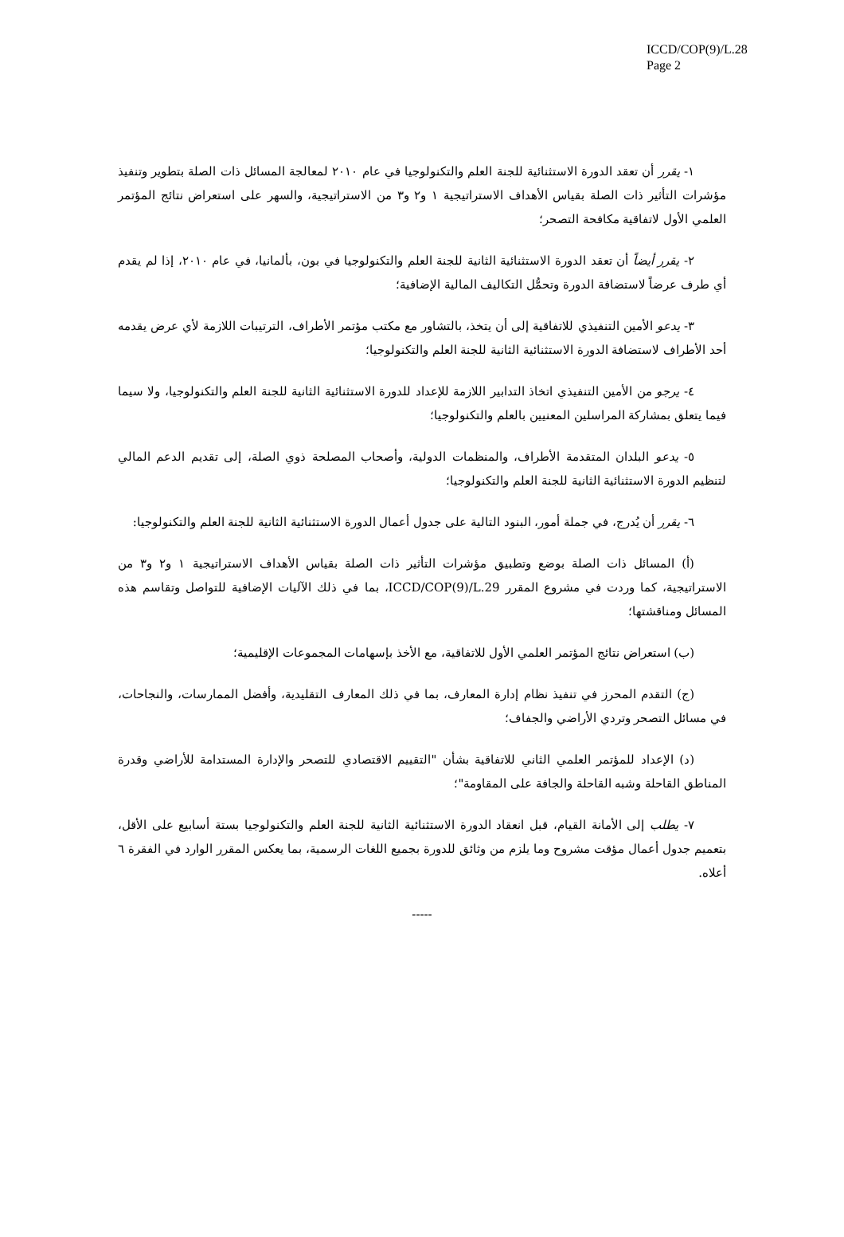ICCD/COP(9)/L.28
Page 2
١- يقرر أن تعقد الدورة الاستثنائية للجنة العلم والتكنولوجيا في عام ٢٠١٠ لمعالجة المسائل ذات الصلة بتطوير وتنفيذ مؤشرات التأثير ذات الصلة بقياس الأهداف الاستراتيجية ١ و٢ و٣ من الاستراتيجية، والسهر على استعراض نتائج المؤتمر العلمي الأول لاتفاقية مكافحة التصحر؛
٢- يقرر أيضاً أن تعقد الدورة الاستثنائية الثانية للجنة العلم والتكنولوجيا في بون، بألمانيا، في عام ٢٠١٠، إذا لم يقدم أي طرف عرضاً لاستضافة الدورة وتحمُّل التكاليف المالية الإضافية؛
٣- يدعو الأمين التنفيذي للاتفاقية إلى أن يتخذ، بالتشاور مع مكتب مؤتمر الأطراف، الترتيبات اللازمة لأي عرض يقدمه أحد الأطراف لاستضافة الدورة الاستثنائية الثانية للجنة العلم والتكنولوجيا؛
٤- يرجو من الأمين التنفيذي اتخاذ التدابير اللازمة للإعداد للدورة الاستثنائية الثانية للجنة العلم والتكنولوجيا، ولا سيما فيما يتعلق بمشاركة المراسلين المعنيين بالعلم والتكنولوجيا؛
٥- يدعو البلدان المتقدمة الأطراف، والمنظمات الدولية، وأصحاب المصلحة ذوي الصلة، إلى تقديم الدعم المالي لتنظيم الدورة الاستثنائية الثانية للجنة العلم والتكنولوجيا؛
٦- يقرر أن يُدرج، في جملة أمور، البنود التالية على جدول أعمال الدورة الاستثنائية الثانية للجنة العلم والتكنولوجيا:
(أ) المسائل ذات الصلة بوضع وتطبيق مؤشرات التأثير ذات الصلة بقياس الأهداف الاستراتيجية ١ و٢ و٣ من الاستراتيجية، كما وردت في مشروع المقرر ICCD/COP(9)/L.29، بما في ذلك الآليات الإضافية للتواصل وتقاسم هذه المسائل ومناقشتها؛
(ب) استعراض نتائج المؤتمر العلمي الأول للاتفاقية، مع الأخذ بإسهامات المجموعات الإقليمية؛
(ج) التقدم المحرز في تنفيذ نظام إدارة المعارف، بما في ذلك المعارف التقليدية، وأفضل الممارسات، والنجاحات، في مسائل التصحر وتردي الأراضي والجفاف؛
(د) الإعداد للمؤتمر العلمي الثاني للاتفاقية بشأن "التقييم الاقتصادي للتصحر والإدارة المستدامة للأراضي وقدرة المناطق القاحلة وشبه القاحلة والجافة على المقاومة"؛
٧- يطلب إلى الأمانة القيام، قبل انعقاد الدورة الاستثنائية الثانية للجنة العلم والتكنولوجيا بستة أسابيع على الأقل، بتعميم جدول أعمال مؤقت مشروح وما يلزم من وثائق للدورة بجميع اللغات الرسمية، بما يعكس المقرر الوارد في الفقرة ٦ أعلاه.
-----